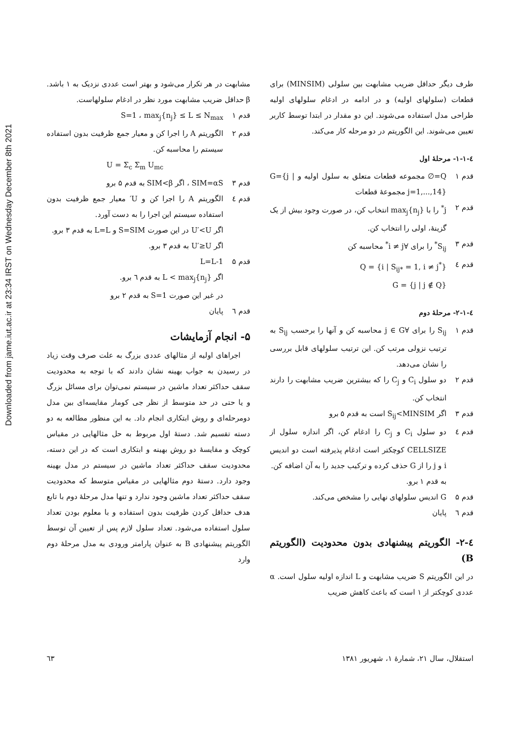Downloaded from jame.iut.ac.ir at 23:34 IRST on Wednesday December 8th 2021
طرف دیگر حداقل ضریب مشابهت بین سلولی (MINSIM) برای قطعات (سلولهای اولیه) و در ادامه در ادغام سلولهای اولیه طراحی مدل استفاده می‌شوند. این دو مقدار در ابتدا توسط کاربر تعیین می‌شوند. این الگوریتم در دو مرحله کار می‌کند.
٤-١-١- مرحلهٔ اول
قدم ۱ Q=∅ مجموعه قطعات متعلق به سلول اولیه و G={j | j=1,...,14} مجموعهٔ قطعات
قدم ۲ j<sup>*</sup> را با max<sub>j</sub>{n<sub>j</sub>} انتخاب کن، در صورت وجود بیش از یک گزینهٔ، اولی را انتخاب کن.
قدم ۳ S<sub>ij</sub><sup>*</sup> را برای ∀i ≠ j<sup>*</sup> محاسبه کن
قدم ٤ Q = {i | S<sub>ij*</sub> = 1, i ≠ j<sup>*</sup>}
G = {j | j ∉ Q}
٤-١-٢- مرحلهٔ دوم
قدم ۱ S<sub>ij</sub> را برای ∀j ∈ G محاسبه کن و آنها را برحسب S<sub>ij</sub> به ترتیب نزولی مرتب کن. این ترتیب سلولهای قابل بررسی را نشان می‌دهد.
قدم ۲ دو سلول C<sub>i</sub> و C<sub>j</sub> را که بیشترین ضریب مشابهت را دارند انتخاب کن.
قدم ۳ اگر S<sub>ij</sub><MINSIM است به قدم ۵ برو
قدم ٤ دو سلول C<sub>i</sub> و C<sub>j</sub> را ادغام کن، اگر اندازه سلول از CELLSIZE کوچکتر است ادغام پذیرفته است دو اندیس i و j را از G حذف کرده و ترکیب جدید را به آن اضافه کن.
به قدم ۱ برو.
قدم ۵ G اندیس سلولهای نهایی را مشخص می‌کند.
قدم ٦ پایان
٤-٢- الگوریتم پیشنهادی بدون محدودیت (الگوریتم B)
در این الگوریتم S ضریب مشابهت و L اندازه اولیه سلول است. α عددی کوچکتر از ۱ است که باعث کاهش ضریب
مشابهت در هر تکرار می‌شود و بهتر است عددی نزدیک به ۱ باشد. β حداقل ضریب مشابهت مورد نظر در ادغام سلولهاست.
قدم ۱ S=1 ، max<sub>j</sub>{n<sub>j</sub>} ≤ L ≤ N<sub>max</sub>
قدم ۲ الگوریتم A را اجرا کن و معیار جمع ظرفیت بدون استفاده سیستم را محاسبه کن.
U = Σ<sub>c</sub> Σ<sub>m</sub> U<sub>mc</sub>
قدم ۳ SIM=αS ، اگر SIM<β به قدم ۵ برو
قدم ٤ الگوریتم A را اجرا کن و U′ معیار جمع ظرفیت بدون استفاده سیستم این اجرا را به دست آورد.
اگر U′<U در این صورت S=SIM و L=L به قدم ۳ برو.
اگر U′≥U به قدم ۳ برو.
قدم ۵ L=L-1
اگر L < max<sub>j</sub>{n<sub>j</sub>} به قدم ٦ برو.
در غیر این صورت S=1 به قدم ۲ برو
قدم ٦ پایان
۵- انجام آزمایشات
اجراهای اولیه از مثالهای عددی بزرگ به علت صرف وقت زیاد در رسیدن به جواب بهینه نشان دادند که با توجه به محدودیت سقف حداکثر تعداد ماشین در سیستم نمی‌توان برای مسائل بزرگ و یا حتی در حد متوسط از نظر جی کومار مقایسه‌ای بین مدل دومرحله‌ای و روش ابتکاری انجام داد. به این منظور مطالعه به دو دسته تقسیم شد. دستهٔ اول مربوط به حل مثالهایی در مقیاس کوچک و مقایسهٔ دو روش بهینه و ابتکاری است که در این دسته، محدودیت سقف حداکثر تعداد ماشین در سیستم در مدل بهینه وجود دارد. دستهٔ دوم مثالهایی در مقیاس متوسط که محدودیت سقف حداکثر تعداد ماشین وجود ندارد و تنها مدل مرحلهٔ دوم با تابع هدف حداقل کردن ظرفیت بدون استفاده و با معلوم بودن تعداد سلول استفاده می‌شود. تعداد سلول لازم پس از تعیین آن توسط الگوریتم پیشنهادی B به عنوان پارامتر ورودی به مدل مرحلهٔ دوم وارد
استقلال، سال ۲۱، شمارهٔ ۱، شهریور ۱۳۸۱ ٦۳